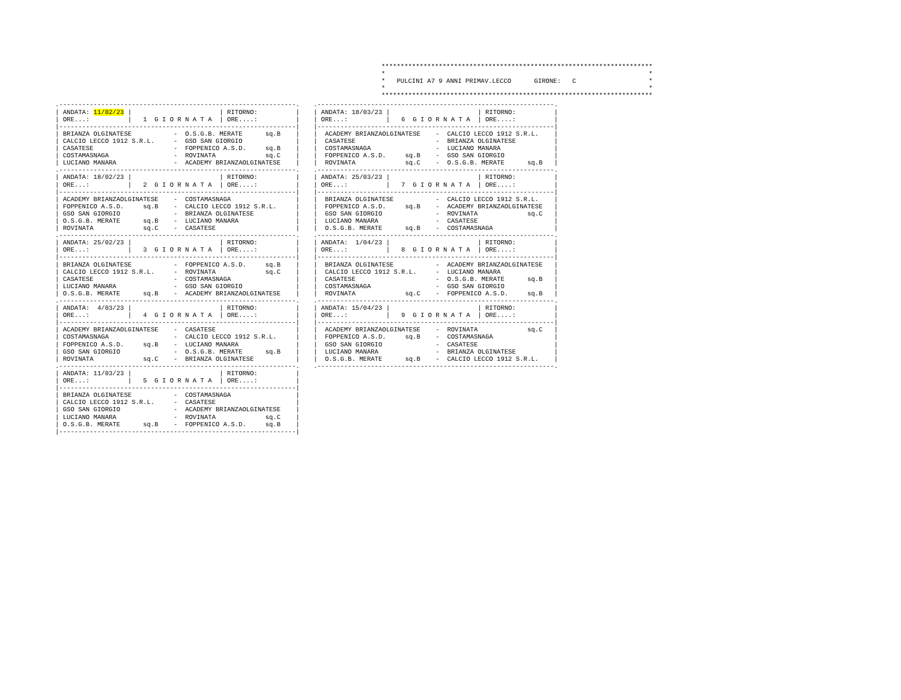***********************************************************************
*                                                                     *
*   PULCINI A7 9 ANNI PRIMAV.LECCO      GIRONE:   C                   *
*                                                                     *
***********************************************************************
.--------------------------------------------------------------.
| ANDATA: 11/02/23 |                       | RITORNO:          |
| ORE...:          |   1  G I O R N A T A  | ORE....:          |
|--------------------------------------------------------------|
| BRIANZA OLGINATESE           -  O.S.G.B. MERATE      sq.B    |
| CALCIO LECCO 1912 S.R.L.     -  GSO SAN GIORGIO              |
| CASATESE                     -  FOPPENICO A.S.D.     sq.B    |
| COSTAMASNAGA                 -  ROVINATA             sq.C    |
| LUCIANO MANARA               -  ACADEMY BRIANZAOLGINATESE    |
.--------------------------------------------------------------.
| ANDATA: 18/02/23 |                       | RITORNO:          |
| ORE...:          |   2  G I O R N A T A  | ORE....:          |
|--------------------------------------------------------------|
| ACADEMY BRIANZAOLGINATESE    -  COSTAMASNAGA                 |
| FOPPENICO A.S.D.     sq.B    -  CALCIO LECCO 1912 S.R.L.     |
| GSO SAN GIORGIO              -  BRIANZA OLGINATESE           |
| O.S.G.B. MERATE      sq.B    -  LUCIANO MANARA               |
| ROVINATA             sq.C    -  CASATESE                     |
.--------------------------------------------------------------.
| ANDATA: 25/02/23 |                       | RITORNO:          |
| ORE...:          |   3  G I O R N A T A  | ORE....:          |
|--------------------------------------------------------------|
| BRIANZA OLGINATESE           -  FOPPENICO A.S.D.     sq.B    |
| CALCIO LECCO 1912 S.R.L.     -  ROVINATA             sq.C    |
| CASATESE                     -  COSTAMASNAGA                 |
| LUCIANO MANARA               -  GSO SAN GIORGIO              |
| O.S.G.B. MERATE      sq.B    -  ACADEMY BRIANZAOLGINATESE    |
.--------------------------------------------------------------.
| ANDATA:  4/03/23 |                       | RITORNO:          |
| ORE...:          |   4  G I O R N A T A  | ORE....:          |
|--------------------------------------------------------------|
| ACADEMY BRIANZAOLGINATESE    -  CASATESE                     |
| COSTAMASNAGA                 -  CALCIO LECCO 1912 S.R.L.     |
| FOPPENICO A.S.D.     sq.B    -  LUCIANO MANARA               |
| GSO SAN GIORGIO              -  O.S.G.B. MERATE      sq.B    |
| ROVINATA             sq.C    -  BRIANZA OLGINATESE           |
.--------------------------------------------------------------.
| ANDATA: 11/03/23 |                       | RITORNO:          |
| ORE...:          |   5  G I O R N A T A  | ORE....:          |
|--------------------------------------------------------------|
| BRIANZA OLGINATESE           -  COSTAMASNAGA                 |
| CALCIO LECCO 1912 S.R.L.     -  CASATESE                     |
| GSO SAN GIORGIO              -  ACADEMY BRIANZAOLGINATESE    |
| LUCIANO MANARA               -  ROVINATA             sq.C    |
| O.S.G.B. MERATE      sq.B    -  FOPPENICO A.S.D.     sq.B    |
|--------------------------------------------------------------|
.--------------------------------------------------------------.
| ANDATA: 18/03/23 |                       | RITORNO:          |
| ORE...:          |   6  G I O R N A T A  | ORE....:          |
|--------------------------------------------------------------|
|  ACADEMY BRIANZAOLGINATESE    -  CALCIO LECCO 1912 S.R.L.    |
|  CASATESE                     -  BRIANZA OLGINATESE          |
|  COSTAMASNAGA                 -  LUCIANO MANARA              |
|  FOPPENICO A.S.D.     sq.B    -  GSO SAN GIORGIO             |
|  ROVINATA             sq.C    -  O.S.G.B. MERATE      sq.B   |
.--------------------------------------------------------------.
| ANDATA: 25/03/23 |                       | RITORNO:          |
| ORE...:          |   7  G I O R N A T A  | ORE....:          |
|--------------------------------------------------------------|
|  BRIANZA OLGINATESE           -  CALCIO LECCO 1912 S.R.L.    |
|  FOPPENICO A.S.D.     sq.B    -  ACADEMY BRIANZAOLGINATESE   |
|  GSO SAN GIORGIO              -  ROVINATA             sq.C   |
|  LUCIANO MANARA               -  CASATESE                    |
|  O.S.G.B. MERATE      sq.B    -  COSTAMASNAGA                |
.--------------------------------------------------------------.
| ANDATA:  1/04/23 |                       | RITORNO:          |
| ORE...:          |   8  G I O R N A T A  | ORE....:          |
|--------------------------------------------------------------|
|  BRIANZA OLGINATESE           -  ACADEMY BRIANZAOLGINATESE   |
|  CALCIO LECCO 1912 S.R.L.     -  LUCIANO MANARA              |
|  CASATESE                     -  O.S.G.B. MERATE      sq.B   |
|  COSTAMASNAGA                 -  GSO SAN GIORGIO             |
|  ROVINATA             sq.C    -  FOPPENICO A.S.D.     sq.B   |
.--------------------------------------------------------------.
| ANDATA: 15/04/23 |                       | RITORNO:          |
| ORE...:          |   9  G I O R N A T A  | ORE....:          |
|--------------------------------------------------------------|
|  ACADEMY BRIANZAOLGINATESE    -  ROVINATA             sq.C   |
|  FOPPENICO A.S.D.     sq.B    -  COSTAMASNAGA                |
|  GSO SAN GIORGIO              -  CASATESE                    |
|  LUCIANO MANARA               -  BRIANZA OLGINATESE          |
|  O.S.G.B. MERATE      sq.B    -  CALCIO LECCO 1912 S.R.L.    |
.--------------------------------------------------------------.